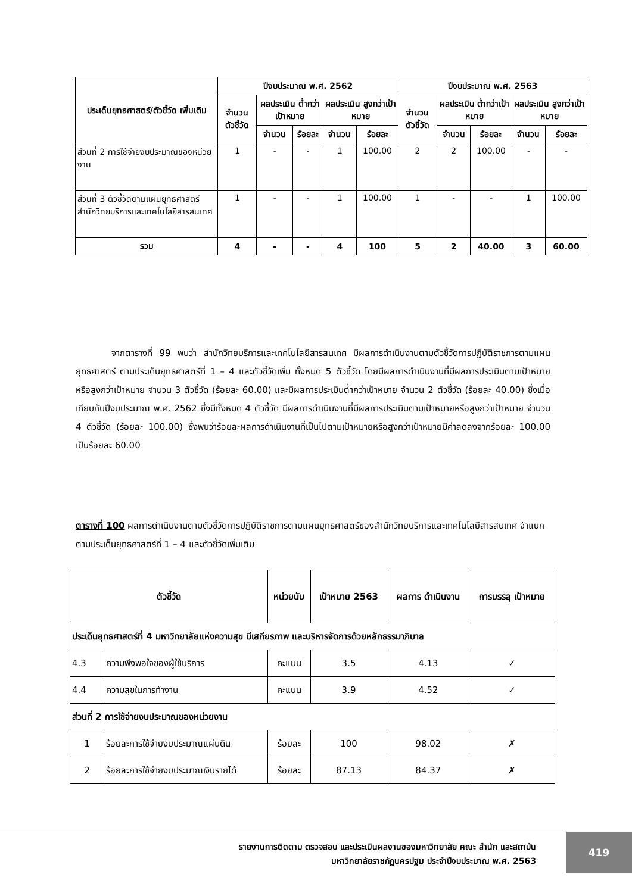| ประเด็นยุทธศาสตร์/ตัวชี้วัด เพิ่มเติม | ปีงบประมาณ พ.ศ. 2562 | | | | | ปีงบประมาณ พ.ศ. 2563 | | | | |
| --- | --- | --- | --- | --- | --- | --- | --- | --- | --- | --- |
| | จำนวน ตัวชี้วัด | ผลประเมิน ต่ำกว่าเป้าหมาย | | ผลประเมิน สูงกว่าเป้าหมาย | | จำนวน ตัวชี้วัด | ผลประเมิน ต่ำกว่าเป้าหมาย | | ผลประเมิน สูงกว่าเป้าหมาย | |
| | | จำนวน | ร้อยละ | จำนวน | ร้อยละ | | จำนวน | ร้อยละ | จำนวน | ร้อยละ |
| ส่วนที่ 2 การใช้จ่ายงบประมาณของหน่วยงาน | 1 | - | - | 1 | 100.00 | 2 | 2 | 100.00 | - | - |
| ส่วนที่ 3 ตัวชี้วัดตามแผนยุทธศาสตร์สำนักวิทยบริการและเทคโนโลยีสารสนเทศ | 1 | - | - | 1 | 100.00 | 1 | - | - | 1 | 100.00 |
| รวม | 4 | - | - | 4 | 100 | 5 | 2 | 40.00 | 3 | 60.00 |
    จากตารางที่ 99 พบว่า สำนักวิทยบริการและเทคโนโลยีสารสนเทศ มีผลการดำเนินงานตามตัวชี้วัดการปฏิบัติราชการตามแผนยุทธศาสตร์ ตามประเด็นยุทธศาสตร์ที่ 1 – 4 และตัวชี้วัดเพิ่ม ทั้งหมด 5 ตัวชี้วัด โดยมีผลการดำเนินงานที่มีผลการประเมินตามเป้าหมายหรือสูงกว่าเป้าหมาย จำนวน 3 ตัวชี้วัด (ร้อยละ 60.00) และมีผลการประเมินต่ำกว่าเป้าหมาย จำนวน 2 ตัวชี้วัด (ร้อยละ 40.00) ซึ่งเมื่อเทียบกับปีงบประมาณ พ.ศ. 2562 ซึ่งมีทั้งหมด 4 ตัวชี้วัด มีผลการดำเนินงานที่มีผลการประเมินตามเป้าหมายหรือสูงกว่าเป้าหมาย จำนวน 4 ตัวชี้วัด (ร้อยละ 100.00) ซึ่งพบว่าร้อยละผลการดำเนินงานที่เป็นไปตามเป้าหมายหรือสูงกว่าเป้าหมายมีค่าลดลงจากร้อยละ 100.00 เป็นร้อยละ 60.00
ตารางที่ 100 ผลการดำเนินงานตามตัวชี้วัดการปฏิบัติราชการตามแผนยุทธศาสตร์ของสำนักวิทยบริการและเทคโนโลยีสารสนเทศ จำแนกตามประเด็นยุทธศาสตร์ที่ 1 – 4 และตัวชี้วัดเพิ่มเติม
| ตัวชี้วัด | | หน่วยนับ | เป้าหมาย 2563 | ผลการ ดำเนินงาน | การบรรลุ เป้าหมาย |
| --- | --- | --- | --- | --- | --- |
| ประเด็นยุทธศาสตร์ที่ 4 มหาวิทยาลัยแห่งความสุข มีเสถียรภาพ และบริหารจัดการด้วยหลักธรรมาภิบาล | | | | | |
| 4.3 | ความพึงพอใจของผู้ใช้บริการ | คะแนน | 3.5 | 4.13 | ✓ |
| 4.4 | ความสุขในการทำงาน | คะแนน | 3.9 | 4.52 | ✓ |
| ส่วนที่ 2 การใช้จ่ายงบประมาณของหน่วยงาน | | | | | |
| 1 | ร้อยละการใช้จ่ายงบประมาณแผ่นดิน | ร้อยละ | 100 | 98.02 | ✗ |
| 2 | ร้อยละการใช้จ่ายงบประมาณเงินรายได้ | ร้อยละ | 87.13 | 84.37 | ✗ |
รายงานการติดตาม ตรวจสอบ และประเมินผลงานของมหาวิทยาลัย คณะ สำนัก และสถาบัน
มหาวิทยาลัยราชภัฏนครปฐม ประจำปีงบประมาณ พ.ศ. 2563
419